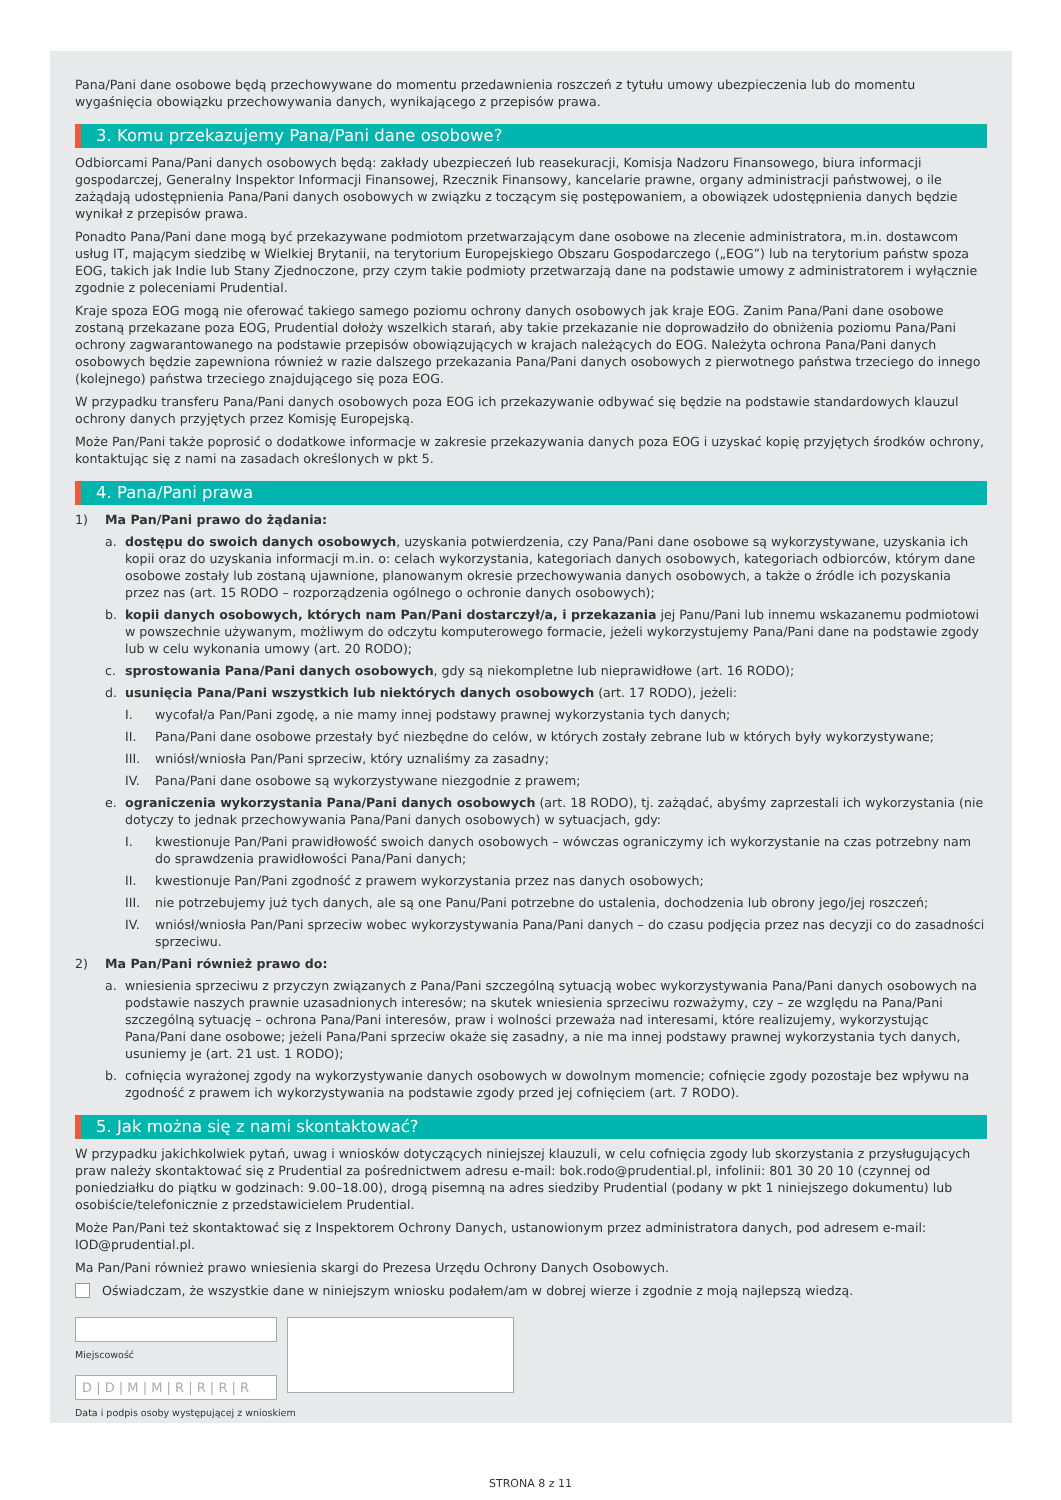Pana/Pani dane osobowe będą przechowywane do momentu przedawnienia roszczeń z tytułu umowy ubezpieczenia lub do momentu wygaśnięcia obowiązku przechowywania danych, wynikającego z przepisów prawa.
3. Komu przekazujemy Pana/Pani dane osobowe?
Odbiorcami Pana/Pani danych osobowych będą: zakłady ubezpieczeń lub reasekuracji, Komisja Nadzoru Finansowego, biura informacji gospodarczej, Generalny Inspektor Informacji Finansowej, Rzecznik Finansowy, kancelarie prawne, organy administracji państwowej, o ile zażądają udostępnienia Pana/Pani danych osobowych w związku z toczącym się postępowaniem, a obowiązek udostępnienia danych będzie wynikał z przepisów prawa.
Ponadto Pana/Pani dane mogą być przekazywane podmiotom przetwarzającym dane osobowe na zlecenie administratora, m.in. dostawcom usług IT, mającym siedzibę w Wielkiej Brytanii, na terytorium Europejskiego Obszaru Gospodarczego („EOG”) lub na terytorium państw spoza EOG, takich jak Indie lub Stany Zjednoczone, przy czym takie podmioty przetwarzają dane na podstawie umowy z administratorem i wyłącznie zgodnie z poleceniami Prudential.
Kraje spoza EOG mogą nie oferować takiego samego poziomu ochrony danych osobowych jak kraje EOG. Zanim Pana/Pani dane osobowe zostaną przekazane poza EOG, Prudential dołoży wszelkich starań, aby takie przekazanie nie doprowadziło do obniżenia poziomu Pana/Pani ochrony zagwarantowanego na podstawie przepisów obowiązujących w krajach należących do EOG. Należyta ochrona Pana/Pani danych osobowych będzie zapewniona również w razie dalszego przekazania Pana/Pani danych osobowych z pierwotnego państwa trzeciego do innego (kolejnego) państwa trzeciego znajdującego się poza EOG.
W przypadku transferu Pana/Pani danych osobowych poza EOG ich przekazywanie odbywać się będzie na podstawie standardowych klauzul ochrony danych przyjętych przez Komisję Europejską.
Może Pan/Pani także poprosić o dodatkowe informacje w zakresie przekazywania danych poza EOG i uzyskać kopię przyjętych środków ochrony, kontaktując się z nami na zasadach określonych w pkt 5.
4. Pana/Pani prawa
1) Ma Pan/Pani prawo do żądania:
a. dostępu do swoich danych osobowych, uzyskania potwierdzenia, czy Pana/Pani dane osobowe są wykorzystywane, uzyskania ich kopii oraz do uzyskania informacji m.in. o: celach wykorzystania, kategoriach danych osobowych, kategoriach odbiorców, którym dane osobowe zostały lub zostaną ujawnione, planowanym okresie przechowywania danych osobowych, a także o źródle ich pozyskania przez nas (art. 15 RODO – rozporządzenia ogólnego o ochronie danych osobowych);
b. kopii danych osobowych, których nam Pan/Pani dostarczył/a, i przekazania jej Panu/Pani lub innemu wskazanemu podmiotowi w powszechnie używanym, możliwym do odczytu komputerowego formacie, jeżeli wykorzystujemy Pana/Pani dane na podstawie zgody lub w celu wykonania umowy (art. 20 RODO);
c. sprostowania Pana/Pani danych osobowych, gdy są niekompletne lub nieprawidłowe (art. 16 RODO);
d. usunięcia Pana/Pani wszystkich lub niektórych danych osobowych (art. 17 RODO), jeżeli:
I. wycofał/a Pan/Pani zgodę, a nie mamy innej podstawy prawnej wykorzystania tych danych;
II. Pana/Pani dane osobowe przestały być niezbędne do celów, w których zostały zebrane lub w których były wykorzystywane;
III. wniósł/wniosła Pan/Pani sprzeciw, który uznaliśmy za zasadny;
IV. Pana/Pani dane osobowe są wykorzystywane niezgodnie z prawem;
e. ograniczenia wykorzystania Pana/Pani danych osobowych (art. 18 RODO), tj. zażądać, abyśmy zaprzestali ich wykorzystania (nie dotyczy to jednak przechowywania Pana/Pani danych osobowych) w sytuacjach, gdy:
I. kwestionuje Pan/Pani prawidłowość swoich danych osobowych – wówczas ograniczymy ich wykorzystanie na czas potrzebny nam do sprawdzenia prawidłowości Pana/Pani danych;
II. kwestionuje Pan/Pani zgodność z prawem wykorzystania przez nas danych osobowych;
III. nie potrzebujemy już tych danych, ale są one Panu/Pani potrzebne do ustalenia, dochodzenia lub obrony jego/jej roszczeń;
IV. wniósł/wniosła Pan/Pani sprzeciw wobec wykorzystywania Pana/Pani danych – do czasu podjęcia przez nas decyzji co do zasadności sprzeciwu.
2) Ma Pan/Pani również prawo do:
a. wniesienia sprzeciwu z przyczyn związanych z Pana/Pani szczególną sytuacją wobec wykorzystywania Pana/Pani danych osobowych na podstawie naszych prawnie uzasadnionych interesów; na skutek wniesienia sprzeciwu rozważymy, czy – ze względu na Pana/Pani szczególną sytuację – ochrona Pana/Pani interesów, praw i wolności przeważa nad interesami, które realizujemy, wykorzystując Pana/Pani dane osobowe; jeżeli Pana/Pani sprzeciw okaże się zasadny, a nie ma innej podstawy prawnej wykorzystania tych danych, usuniemy je (art. 21 ust. 1 RODO);
b. cofnięcia wyrażonej zgody na wykorzystywanie danych osobowych w dowolnym momencie; cofnięcie zgody pozostaje bez wpływu na zgodność z prawem ich wykorzystywania na podstawie zgody przed jej cofnięciem (art. 7 RODO).
5. Jak można się z nami skontaktować?
W przypadku jakichkolwiek pytań, uwag i wniosków dotyczących niniejszej klauzuli, w celu cofnięcia zgody lub skorzystania z przysługujących praw należy skontaktować się z Prudential za pośrednictwem adresu e-mail: bok.rodo@prudential.pl, infolinii: 801 30 20 10 (czynnej od poniedziałku do piątku w godzinach: 9.00–18.00), drogą pisemną na adres siedziby Prudential (podany w pkt 1 niniejszego dokumentu) lub osobiście/telefonicznie z przedstawicielem Prudential.
Może Pan/Pani też skontaktować się z Inspektorem Ochrony Danych, ustanowionym przez administratora danych, pod adresem e-mail: IOD@prudential.pl.
Ma Pan/Pani również prawo wniesienia skargi do Prezesa Urzędu Ochrony Danych Osobowych.
Oświadczam, że wszystkie dane w niniejszym wniosku podałem/am w dobrej wierze i zgodnie z moją najlepszą wiedzą.
Miejscowość
D | D | M | M | R | R | R | R
Data i podpis osoby występującej z wnioskiem
STRONA 8 z 11